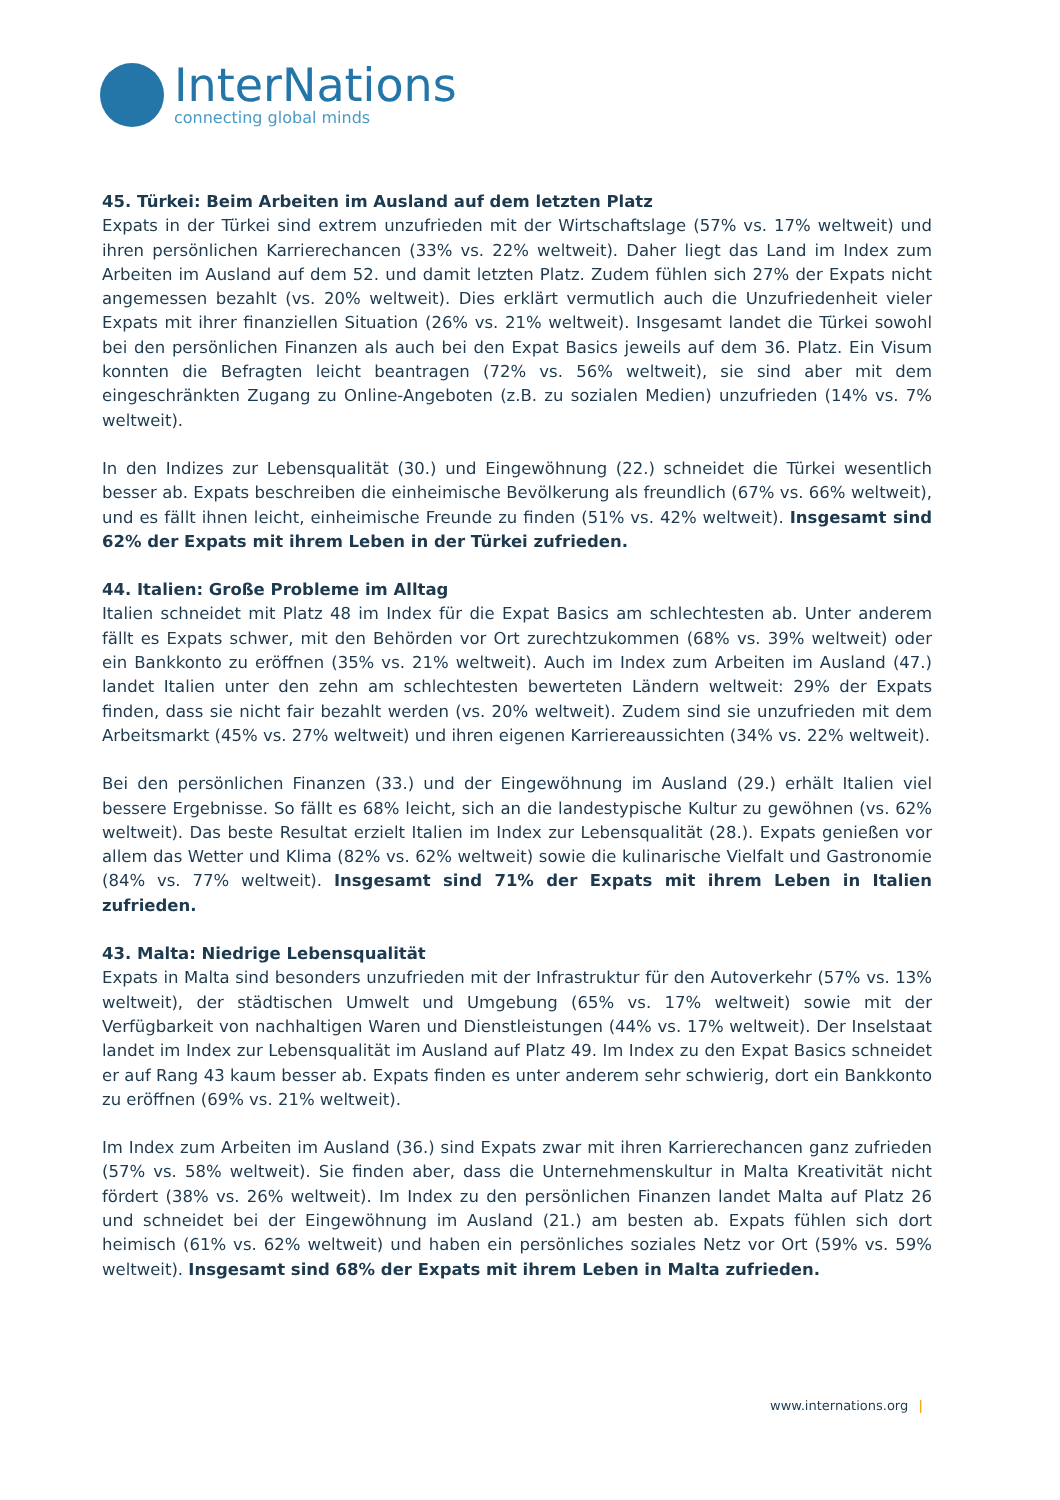InterNations
connecting global minds
45. Türkei: Beim Arbeiten im Ausland auf dem letzten Platz
Expats in der Türkei sind extrem unzufrieden mit der Wirtschaftslage (57% vs. 17% weltweit) und ihren persönlichen Karrierechancen (33% vs. 22% weltweit). Daher liegt das Land im Index zum Arbeiten im Ausland auf dem 52. und damit letzten Platz. Zudem fühlen sich 27% der Expats nicht angemessen bezahlt (vs. 20% weltweit). Dies erklärt vermutlich auch die Unzufriedenheit vieler Expats mit ihrer finanziellen Situation (26% vs. 21% weltweit). Insgesamt landet die Türkei sowohl bei den persönlichen Finanzen als auch bei den Expat Basics jeweils auf dem 36. Platz. Ein Visum konnten die Befragten leicht beantragen (72% vs. 56% weltweit), sie sind aber mit dem eingeschränkten Zugang zu Online-Angeboten (z.B. zu sozialen Medien) unzufrieden (14% vs. 7% weltweit).
In den Indizes zur Lebensqualität (30.) und Eingewöhnung (22.) schneidet die Türkei wesentlich besser ab. Expats beschreiben die einheimische Bevölkerung als freundlich (67% vs. 66% weltweit), und es fällt ihnen leicht, einheimische Freunde zu finden (51% vs. 42% weltweit). Insgesamt sind 62% der Expats mit ihrem Leben in der Türkei zufrieden.
44. Italien: Große Probleme im Alltag
Italien schneidet mit Platz 48 im Index für die Expat Basics am schlechtesten ab. Unter anderem fällt es Expats schwer, mit den Behörden vor Ort zurechtzukommen (68% vs. 39% weltweit) oder ein Bankkonto zu eröffnen (35% vs. 21% weltweit). Auch im Index zum Arbeiten im Ausland (47.) landet Italien unter den zehn am schlechtesten bewerteten Ländern weltweit: 29% der Expats finden, dass sie nicht fair bezahlt werden (vs. 20% weltweit). Zudem sind sie unzufrieden mit dem Arbeitsmarkt (45% vs. 27% weltweit) und ihren eigenen Karriereaussichten (34% vs. 22% weltweit).
Bei den persönlichen Finanzen (33.) und der Eingewöhnung im Ausland (29.) erhält Italien viel bessere Ergebnisse. So fällt es 68% leicht, sich an die landestypische Kultur zu gewöhnen (vs. 62% weltweit). Das beste Resultat erzielt Italien im Index zur Lebensqualität (28.). Expats genießen vor allem das Wetter und Klima (82% vs. 62% weltweit) sowie die kulinarische Vielfalt und Gastronomie (84% vs. 77% weltweit). Insgesamt sind 71% der Expats mit ihrem Leben in Italien zufrieden.
43. Malta: Niedrige Lebensqualität
Expats in Malta sind besonders unzufrieden mit der Infrastruktur für den Autoverkehr (57% vs. 13% weltweit), der städtischen Umwelt und Umgebung (65% vs. 17% weltweit) sowie mit der Verfügbarkeit von nachhaltigen Waren und Dienstleistungen (44% vs. 17% weltweit). Der Inselstaat landet im Index zur Lebensqualität im Ausland auf Platz 49. Im Index zu den Expat Basics schneidet er auf Rang 43 kaum besser ab. Expats finden es unter anderem sehr schwierig, dort ein Bankkonto zu eröffnen (69% vs. 21% weltweit).
Im Index zum Arbeiten im Ausland (36.) sind Expats zwar mit ihren Karrierechancen ganz zufrieden (57% vs. 58% weltweit). Sie finden aber, dass die Unternehmenskultur in Malta Kreativität nicht fördert (38% vs. 26% weltweit). Im Index zu den persönlichen Finanzen landet Malta auf Platz 26 und schneidet bei der Eingewöhnung im Ausland (21.) am besten ab. Expats fühlen sich dort heimisch (61% vs. 62% weltweit) und haben ein persönliches soziales Netz vor Ort (59% vs. 59% weltweit). Insgesamt sind 68% der Expats mit ihrem Leben in Malta zufrieden.
www.internations.org |